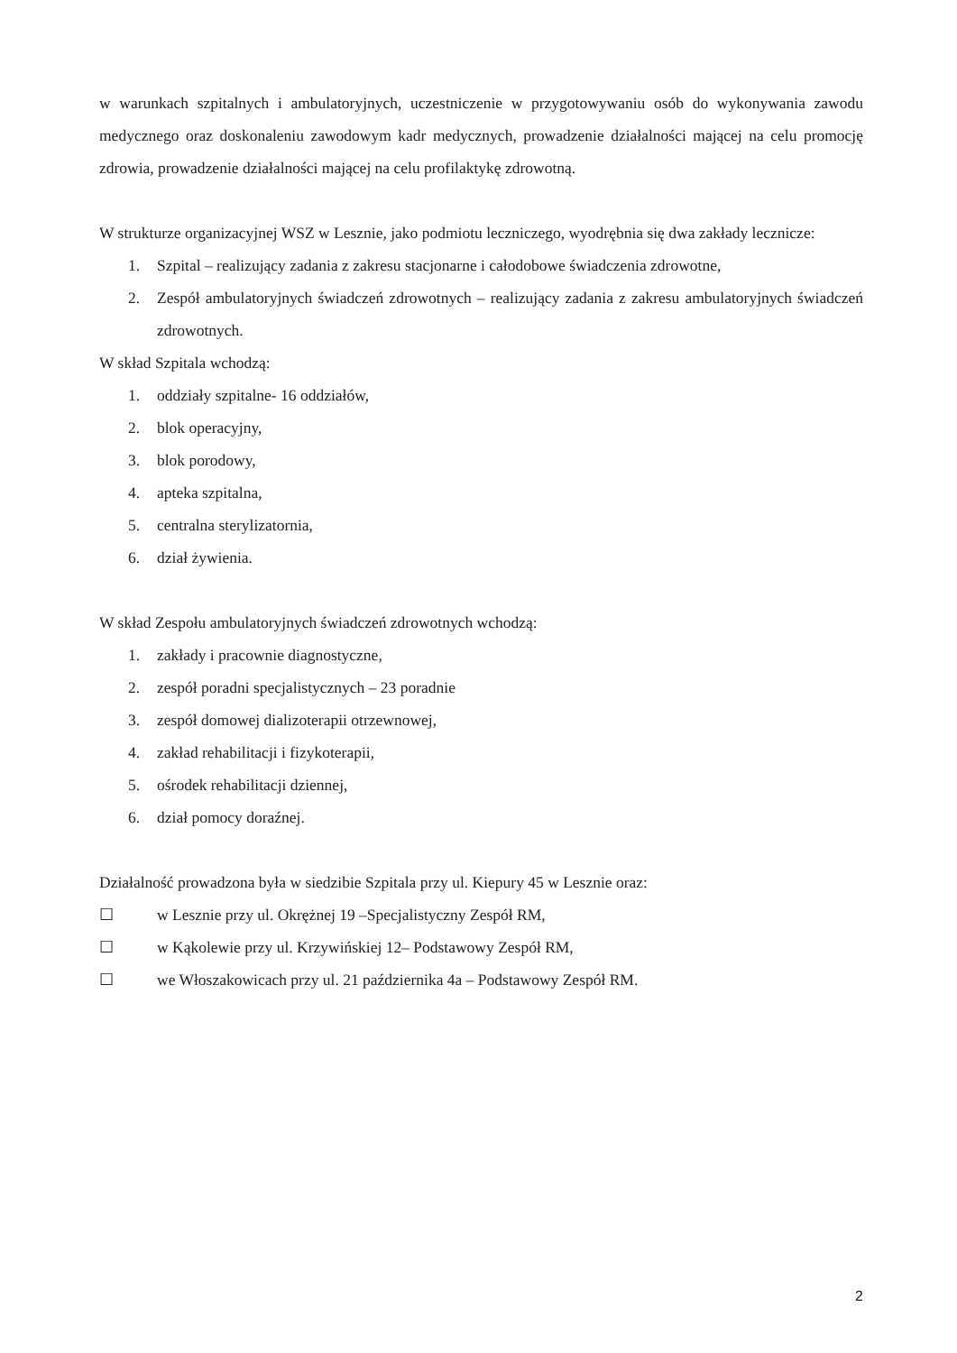w warunkach szpitalnych i ambulatoryjnych, uczestniczenie w przygotowywaniu osób do wykonywania zawodu medycznego oraz doskonaleniu zawodowym kadr medycznych, prowadzenie działalności mającej na celu promocję zdrowia, prowadzenie działalności mającej na celu profilaktykę zdrowotną.
W strukturze organizacyjnej WSZ w Lesznie, jako podmiotu leczniczego, wyodrębnia się dwa zakłady lecznicze:
1. Szpital – realizujący zadania z zakresu stacjonarne i całodobowe świadczenia zdrowotne,
2. Zespół ambulatoryjnych świadczeń zdrowotnych – realizujący zadania z zakresu ambulatoryjnych świadczeń zdrowotnych.
W skład Szpitala wchodzą:
1. oddziały szpitalne- 16 oddziałów,
2. blok operacyjny,
3. blok porodowy,
4. apteka szpitalna,
5. centralna sterylizatornia,
6. dział żywienia.
W skład Zespołu ambulatoryjnych świadczeń zdrowotnych wchodzą:
1. zakłady i pracownie diagnostyczne,
2. zespół poradni specjalistycznych – 23 poradnie
3. zespół domowej dializoterapii otrzewnowej,
4. zakład rehabilitacji i fizykoterapii,
5. ośrodek rehabilitacji dziennej,
6. dział pomocy doraźnej.
Działalność prowadzona była w siedzibie Szpitala przy ul. Kiepury 45 w Lesznie oraz:
☐ w Lesznie przy ul. Okrężnej 19 –Specjalistyczny Zespół RM,
☐ w Kąkolewie przy ul. Krzywińskiej 12– Podstawowy Zespół RM,
☐ we Włoszakowicach przy ul. 21 października 4a – Podstawowy Zespół RM.
2